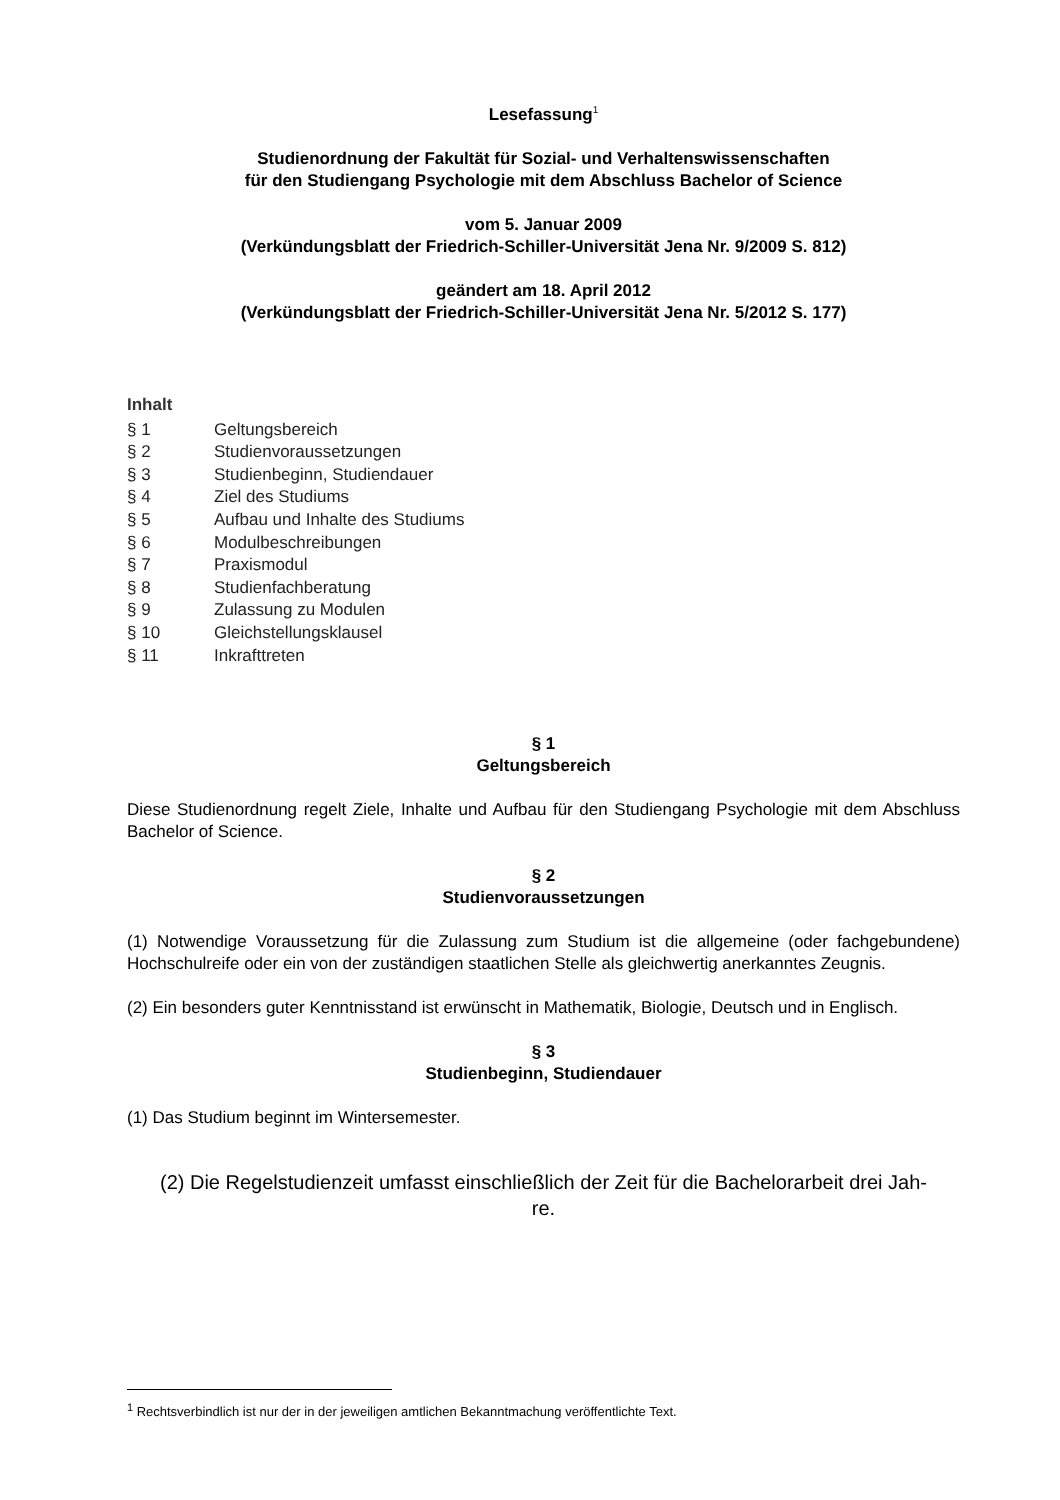Lesefassung<sup>1</sup>
Studienordnung der Fakultät für Sozial- und Verhaltenswissenschaften
für den Studiengang Psychologie mit dem Abschluss Bachelor of Science
vom 5. Januar 2009
(Verkündungsblatt der Friedrich-Schiller-Universität Jena Nr. 9/2009 S. 812)
geändert am 18. April 2012
(Verkündungsblatt der Friedrich-Schiller-Universität Jena Nr. 5/2012 S. 177)
Inhalt
§ 1 Geltungsbereich
§ 2 Studienvoraussetzungen
§ 3 Studienbeginn, Studiendauer
§ 4 Ziel des Studiums
§ 5 Aufbau und Inhalte des Studiums
§ 6 Modulbeschreibungen
§ 7 Praxismodul
§ 8 Studienfachberatung
§ 9 Zulassung zu Modulen
§ 10 Gleichstellungsklausel
§ 11 Inkrafttreten
§ 1
Geltungsbereich
Diese Studienordnung regelt Ziele, Inhalte und Aufbau für den Studiengang Psychologie mit dem Abschluss Bachelor of Science.
§ 2
Studienvoraussetzungen
(1) Notwendige Voraussetzung für die Zulassung zum Studium ist die allgemeine (oder fachgebundene) Hochschulreife oder ein von der zuständigen staatlichen Stelle als gleichwertig anerkanntes Zeugnis.
(2) Ein besonders guter Kenntnisstand ist erwünscht in Mathematik, Biologie, Deutsch und in Englisch.
§ 3
Studienbeginn, Studiendauer
(1) Das Studium beginnt im Wintersemester.
(2) Die Regelstudienzeit umfasst einschließlich der Zeit für die Bachelorarbeit drei Jah-
re.
<sup>1</sup> Rechtsverbindlich ist nur der in der jeweiligen amtlichen Bekanntmachung veröffentlichte Text.